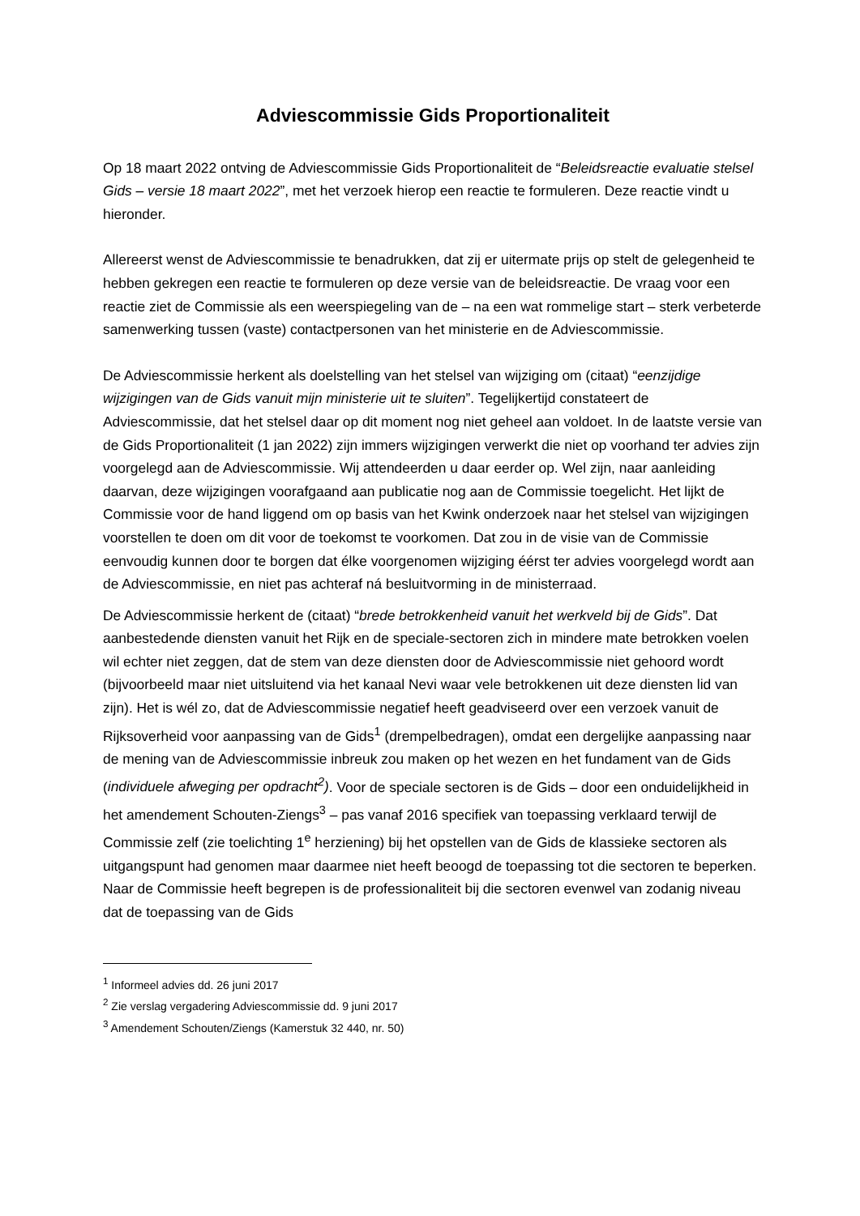Adviescommissie Gids Proportionaliteit
Op 18 maart 2022 ontving de Adviescommissie Gids Proportionaliteit de “Beleidsreactie evaluatie stelsel Gids – versie 18 maart 2022”, met het verzoek hierop een reactie te formuleren. Deze reactie vindt u hieronder.
Allereerst wenst de Adviescommissie te benadrukken, dat zij er uitermate prijs op stelt de gelegenheid te hebben gekregen een reactie te formuleren op deze versie van de beleidsreactie. De vraag voor een reactie ziet de Commissie als een weerspiegeling van de – na een wat rommelige start – sterk verbeterde samenwerking tussen (vaste) contactpersonen van het ministerie en de Adviescommissie.
De Adviescommissie herkent als doelstelling van het stelsel van wijziging om (citaat) “eenzijdige wijzigingen van de Gids vanuit mijn ministerie uit te sluiten”. Tegelijkertijd constateert de Adviescommissie, dat het stelsel daar op dit moment nog niet geheel aan voldoet. In de laatste versie van de Gids Proportionaliteit (1 jan 2022) zijn immers wijzigingen verwerkt die niet op voorhand ter advies zijn voorgelegd aan de Adviescommissie. Wij attendeerden u daar eerder op. Wel zijn, naar aanleiding daarvan, deze wijzigingen voorafgaand aan publicatie nog aan de Commissie toegelicht. Het lijkt de Commissie voor de hand liggend om op basis van het Kwink onderzoek naar het stelsel van wijzigingen voorstellen te doen om dit voor de toekomst te voorkomen. Dat zou in de visie van de Commissie eenvoudig kunnen door te borgen dat élke voorgenomen wijziging éérst ter advies voorgelegd wordt aan de Adviescommissie, en niet pas achteraf ná besluitvorming in de ministerraad.
De Adviescommissie herkent de (citaat) “brede betrokkenheid vanuit het werkveld bij de Gids”. Dat aanbestedende diensten vanuit het Rijk en de speciale-sectoren zich in mindere mate betrokken voelen wil echter niet zeggen, dat de stem van deze diensten door de Adviescommissie niet gehoord wordt (bijvoorbeeld maar niet uitsluitend via het kanaal Nevi waar vele betrokkenen uit deze diensten lid van zijn). Het is wél zo, dat de Adviescommissie negatief heeft geadviseerd over een verzoek vanuit de Rijksoverheid voor aanpassing van de Gids<sup>1</sup> (drempelbedragen), omdat een dergelijke aanpassing naar de mening van de Adviescommissie inbreuk zou maken op het wezen en het fundament van de Gids (individuele afweging per opdracht<sup>2</sup>). Voor de speciale sectoren is de Gids – door een onduidelijkheid in het amendement Schouten-Ziengs<sup>3</sup> – pas vanaf 2016 specifiek van toepassing verklaard terwijl de Commissie zelf (zie toelichting 1<sup>e</sup> herziening) bij het opstellen van de Gids de klassieke sectoren als uitgangspunt had genomen maar daarmee niet heeft beoogd de toepassing tot die sectoren te beperken. Naar de Commissie heeft begrepen is de professionaliteit bij die sectoren evenwel van zodanig niveau dat de toepassing van de Gids
<sup>1</sup> Informeel advies dd. 26 juni 2017
<sup>2</sup> Zie verslag vergadering Adviescommissie dd. 9 juni 2017
<sup>3</sup> Amendement Schouten/Ziengs (Kamerstuk 32 440, nr. 50)